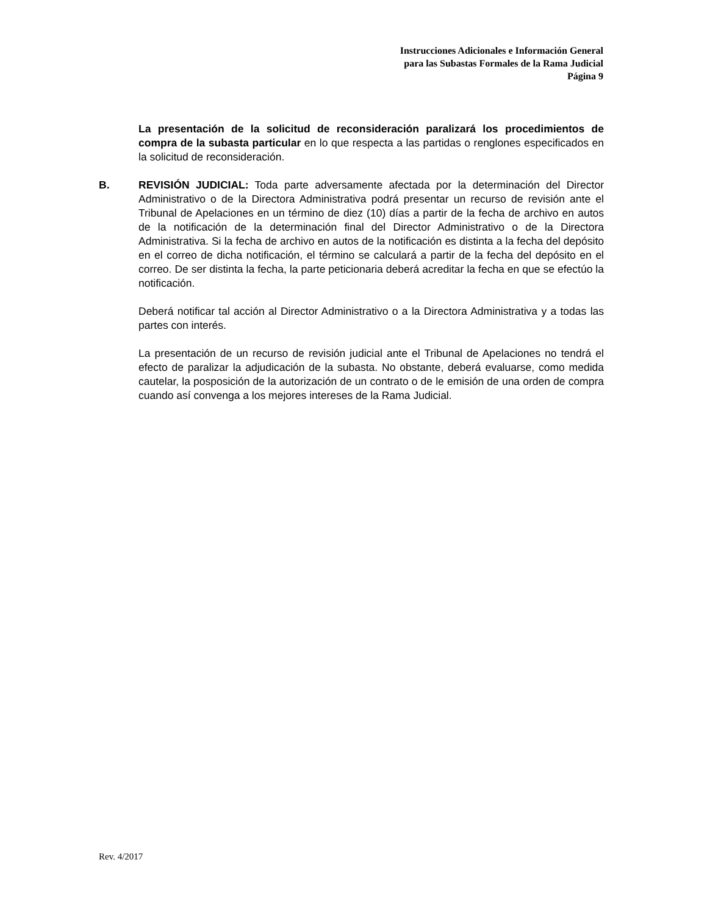Instrucciones Adicionales e Información General
para las Subastas Formales de la Rama Judicial
Página 9
La presentación de la solicitud de reconsideración paralizará los procedimientos de compra de la subasta particular en lo que respecta a las partidas o renglones especificados en la solicitud de reconsideración.
B. REVISIÓN JUDICIAL: Toda parte adversamente afectada por la determinación del Director Administrativo o de la Directora Administrativa podrá presentar un recurso de revisión ante el Tribunal de Apelaciones en un término de diez (10) días a partir de la fecha de archivo en autos de la notificación de la determinación final del Director Administrativo o de la Directora Administrativa. Si la fecha de archivo en autos de la notificación es distinta a la fecha del depósito en el correo de dicha notificación, el término se calculará a partir de la fecha del depósito en el correo. De ser distinta la fecha, la parte peticionaria deberá acreditar la fecha en que se efectúo la notificación.
Deberá notificar tal acción al Director Administrativo o a la Directora Administrativa y a todas las partes con interés.
La presentación de un recurso de revisión judicial ante el Tribunal de Apelaciones no tendrá el efecto de paralizar la adjudicación de la subasta. No obstante, deberá evaluarse, como medida cautelar, la posposición de la autorización de un contrato o de le emisión de una orden de compra cuando así convenga a los mejores intereses de la Rama Judicial.
Rev. 4/2017